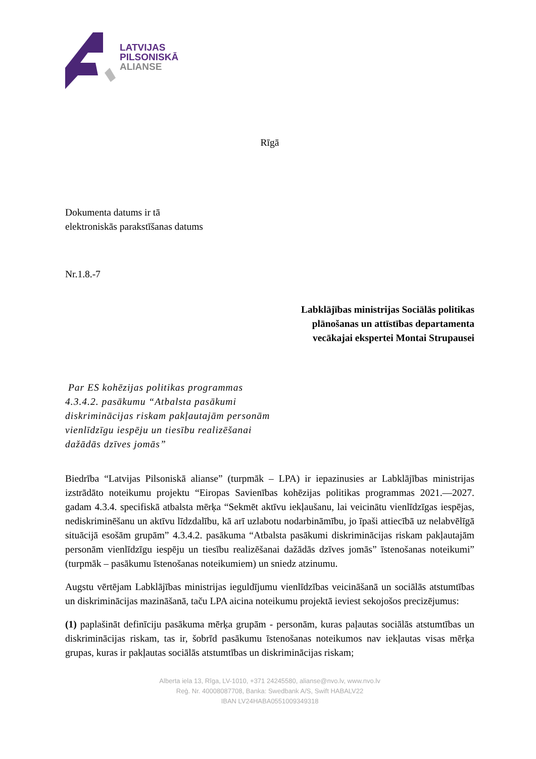LATVIJAS
PILSONISKĀ
ALIANSE
Rīgā
Dokumenta datums ir tā
elektroniskās parakstīšanas datums
Nr.1.8.-7
Labklājības ministrijas Sociālās politikas
plānošanas un attīstības departamenta
vecākajai ekspertei Montai Strupausei
Par ES kohēzijas politikas programmas
4.3.4.2. pasākumu “Atbalsta pasākumi
diskriminācijas riskam pakļautajām personām
vienlīdzīgu iespēju un tiesību realizēšanai
dažādās dzīves jomās”
Biedrība “Latvijas Pilsoniskā alianse” (turpmāk – LPA) ir iepazinusies ar Labklājības ministrijas izstrādāto noteikumu projektu “Eiropas Savienības kohēzijas politikas programmas 2021.—2027. gadam 4.3.4. specifiskā atbalsta mērķa “Sekmēt aktīvu iekļaušanu, lai veicinātu vienlīdzīgas iespējas, nediskriminēšanu un aktīvu līdzdalību, kā arī uzlabotu nodarbināmību, jo īpaši attiecībā uz nelabvēlīgā situācijā esošām grupām” 4.3.4.2. pasākuma “Atbalsta pasākumi diskriminācijas riskam pakļautajām personām vienlīdzīgu iespēju un tiesību realizēšanai dažādās dzīves jomās” īstenošanas noteikumi” (turpmāk – pasākumu īstenošanas noteikumiem) un sniedz atzinumu.
Augstu vērtējam Labklājības ministrijas ieguldījumu vienlīdzības veicināšanā un sociālās atstumtības un diskriminācijas mazināšanā, taču LPA aicina noteikumu projektā ieviest sekojošos precizējumus:
(1) paplašināt definīciju pasākuma mērķa grupām - personām, kuras paļautas sociālās atstumtības un diskriminācijas riskam, tas ir, šobrīd pasākumu īstenošanas noteikumos nav iekļautas visas mērķa grupas, kuras ir pakļautas sociālās atstumtības un diskriminācijas riskam;
Alberta iela 13, Rīga, LV-1010, +371 24245580, alianse@nvo.lv, www.nvo.lv
Reģ. Nr. 40008087708, Banka: Swedbank A/S, Swift HABALV22
IBAN LV24HABA0551009349318